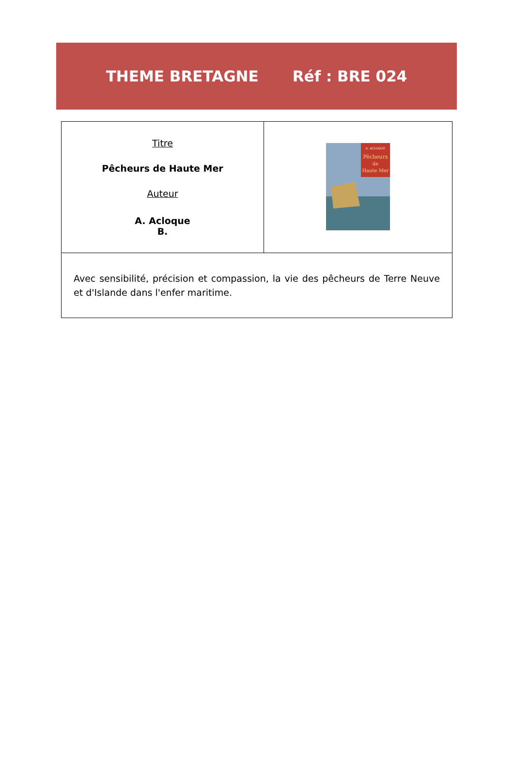THEME BRETAGNE Réf : BRE 024
| Titre Pêcheurs de Haute Mer Auteur A. Acloque B. | A. ACLOQUE Pêcheurs de Haute Mer |
| Avec sensibilité, précision et compassion, la vie des pêcheurs de Terre Neuve et d'Islande dans l'enfer maritime. | |